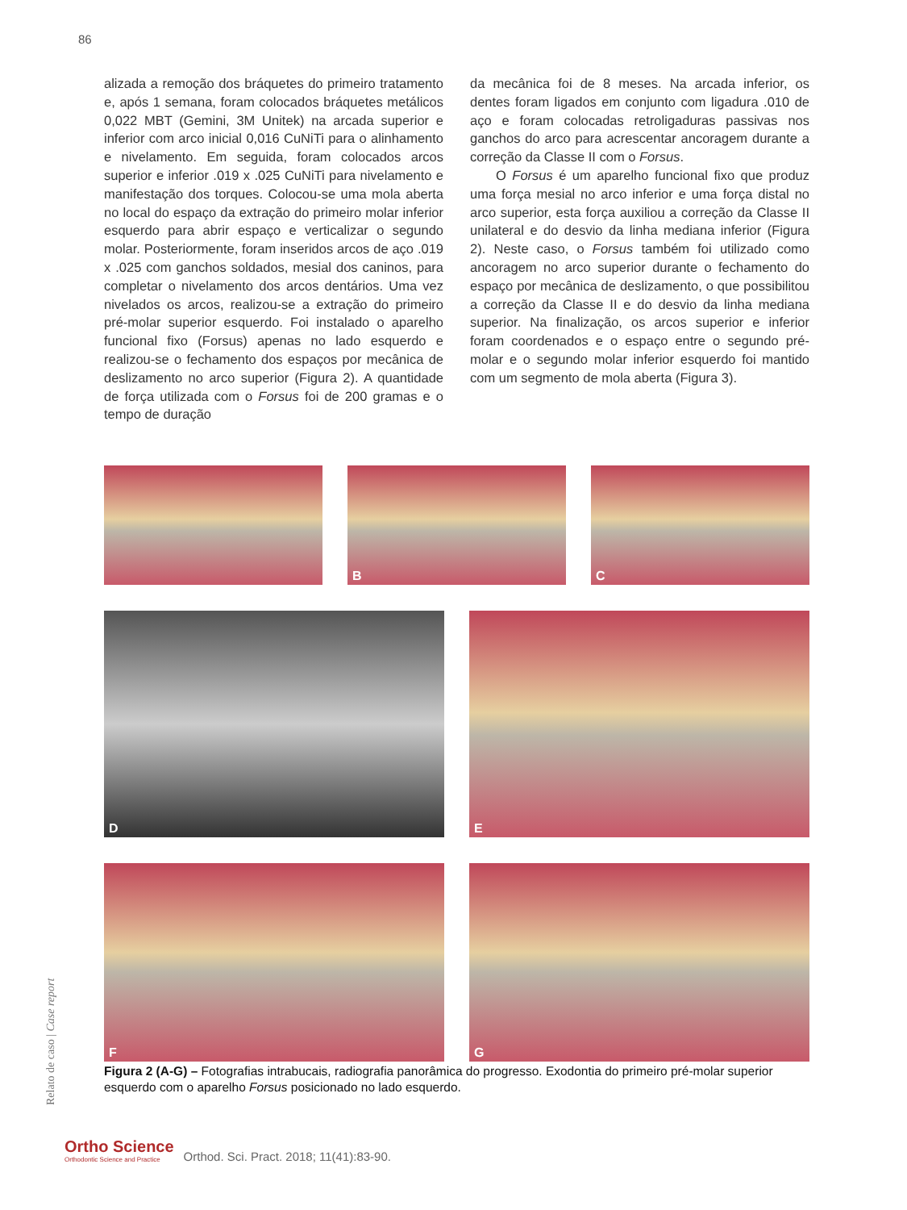86
alizada a remoção dos bráquetes do primeiro tratamento e, após 1 semana, foram colocados bráquetes metálicos 0,022 MBT (Gemini, 3M Unitek) na arcada superior e inferior com arco inicial 0,016 CuNiTi para o alinhamento e nivelamento. Em seguida, foram colocados arcos superior e inferior .019 x .025 CuNiTi para nivelamento e manifestação dos torques. Colocou-se uma mola aberta no local do espaço da extração do primeiro molar inferior esquerdo para abrir espaço e verticalizar o segundo molar. Posteriormente, foram inseridos arcos de aço .019 x .025 com ganchos soldados, mesial dos caninos, para completar o nivelamento dos arcos dentários. Uma vez nivelados os arcos, realizou-se a extração do primeiro pré-molar superior esquerdo. Foi instalado o aparelho funcional fixo (Forsus) apenas no lado esquerdo e realizou-se o fechamento dos espaços por mecânica de deslizamento no arco superior (Figura 2). A quantidade de força utilizada com o Forsus foi de 200 gramas e o tempo de duração
da mecânica foi de 8 meses. Na arcada inferior, os dentes foram ligados em conjunto com ligadura .010 de aço e foram colocadas retroligaduras passivas nos ganchos do arco para acrescentar ancoragem durante a correção da Classe II com o Forsus.
O Forsus é um aparelho funcional fixo que produz uma força mesial no arco inferior e uma força distal no arco superior, esta força auxiliou a correção da Classe II unilateral e do desvio da linha mediana inferior (Figura 2). Neste caso, o Forsus também foi utilizado como ancoragem no arco superior durante o fechamento do espaço por mecânica de deslizamento, o que possibilitou a correção da Classe II e do desvio da linha mediana superior. Na finalização, os arcos superior e inferior foram coordenados e o espaço entre o segundo pré-molar e o segundo molar inferior esquerdo foi mantido com um segmento de mola aberta (Figura 3).
B
C
D
E
F
G
Figura 2 (A-G) – Fotografias intrabucais, radiografia panorâmica do progresso. Exodontia do primeiro pré-molar superior esquerdo com o aparelho Forsus posicionado no lado esquerdo.
Relato de caso | Case report
Ortho Science
Orthodontic Science and Practice
Orthod. Sci. Pract. 2018; 11(41):83-90.